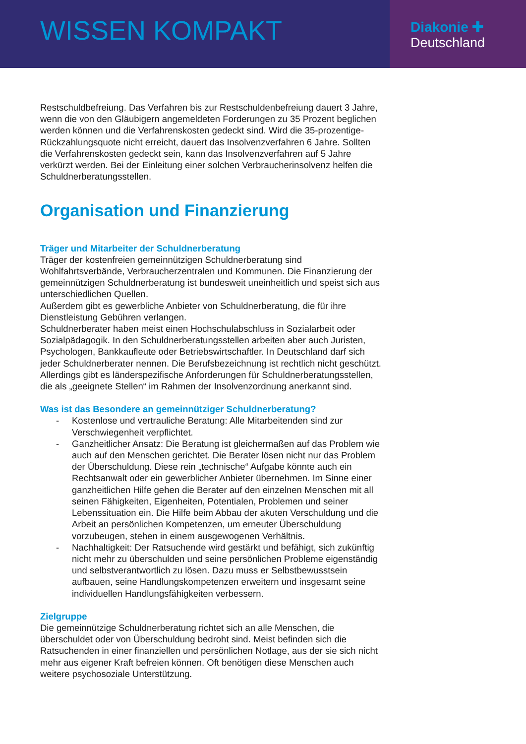WISSEN KOMPAKT
Diakonie ✚
Deutschland
Restschuldbefreiung. Das Verfahren bis zur Restschuldenbefreiung dauert 3 Jahre, wenn die von den Gläubigern angemeldeten Forderungen zu 35 Prozent beglichen werden können und die Verfahrenskosten gedeckt sind. Wird die 35-prozentige-Rückzahlungsquote nicht erreicht, dauert das Insolvenzverfahren 6 Jahre. Sollten die Verfahrenskosten gedeckt sein, kann das Insolvenzverfahren auf 5 Jahre verkürzt werden. Bei der Einleitung einer solchen Verbraucherinsolvenz helfen die Schuldnerberatungsstellen.
Organisation und Finanzierung
Träger und Mitarbeiter der Schuldnerberatung
Träger der kostenfreien gemeinnützigen Schuldnerberatung sind Wohlfahrtsverbände, Verbraucherzentralen und Kommunen. Die Finanzierung der gemeinnützigen Schuldnerberatung ist bundesweit uneinheitlich und speist sich aus unterschiedlichen Quellen.
Außerdem gibt es gewerbliche Anbieter von Schuldnerberatung, die für ihre Dienstleistung Gebühren verlangen.
Schuldnerberater haben meist einen Hochschulabschluss in Sozialarbeit oder Sozialpädagogik. In den Schuldnerberatungsstellen arbeiten aber auch Juristen, Psychologen, Bankkaufleute oder Betriebswirtschaftler. In Deutschland darf sich jeder Schuldnerberater nennen. Die Berufsbezeichnung ist rechtlich nicht geschützt. Allerdings gibt es länderspezifische Anforderungen für Schuldnerberatungsstellen, die als „geeignete Stellen“ im Rahmen der Insolvenzordnung anerkannt sind.
Was ist das Besondere an gemeinnütziger Schuldnerberatung?
- Kostenlose und vertrauliche Beratung: Alle Mitarbeitenden sind zur Verschwiegenheit verpflichtet.
- Ganzheitlicher Ansatz: Die Beratung ist gleichermaßen auf das Problem wie auch auf den Menschen gerichtet. Die Berater lösen nicht nur das Problem der Überschuldung. Diese rein „technische“ Aufgabe könnte auch ein Rechtsanwalt oder ein gewerblicher Anbieter übernehmen. Im Sinne einer ganzheitlichen Hilfe gehen die Berater auf den einzelnen Menschen mit all seinen Fähigkeiten, Eigenheiten, Potentialen, Problemen und seiner Lebenssituation ein. Die Hilfe beim Abbau der akuten Verschuldung und die Arbeit an persönlichen Kompetenzen, um erneuter Überschuldung vorzubeugen, stehen in einem ausgewogenen Verhältnis.
- Nachhaltigkeit: Der Ratsuchende wird gestärkt und befähigt, sich zukünftig nicht mehr zu überschulden und seine persönlichen Probleme eigenständig und selbstverantwortlich zu lösen. Dazu muss er Selbstbewusstsein aufbauen, seine Handlungskompetenzen erweitern und insgesamt seine individuellen Handlungsfähigkeiten verbessern.
Zielgruppe
Die gemeinnützige Schuldnerberatung richtet sich an alle Menschen, die überschuldet oder von Überschuldung bedroht sind. Meist befinden sich die Ratsuchenden in einer finanziellen und persönlichen Notlage, aus der sie sich nicht mehr aus eigener Kraft befreien können. Oft benötigen diese Menschen auch weitere psychosoziale Unterstützung.